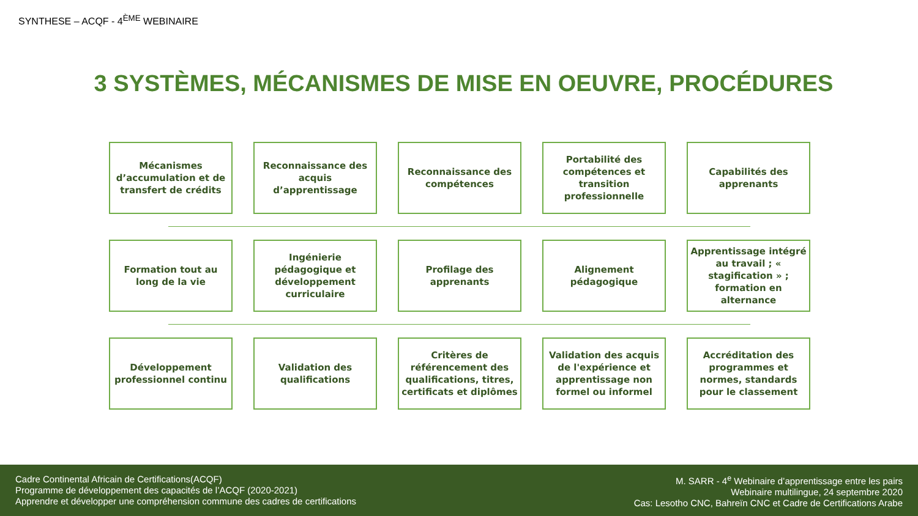SYNTHESE – ACQF - 4<sup>ÈME</sup> WEBINAIRE
3 SYSTÈMES, MÉCANISMES DE MISE EN OEUVRE, PROCÉDURES
Mécanismes d’accumulation et de transfert de crédits
Reconnaissance des acquis d’apprentissage
Reconnaissance des compétences
Portabilité des compétences et transition professionnelle
Capabilités des apprenants
Formation tout au long de la vie
Ingénierie pédagogique et développement curriculaire
Profilage des apprenants
Alignement pédagogique
Apprentissage intégré au travail ; « stagification » ; formation en alternance
Développement professionnel continu
Validation des qualifications
Critères de référencement des qualifications, titres, certificats et diplômes
Validation des acquis de l'expérience et apprentissage non formel ou informel
Accréditation des programmes et normes, standards pour le classement
Cadre Continental Africain de Certifications(ACQF)
Programme de développement des capacités de l’ACQF (2020-2021)
Apprendre et développer une compréhension commune des cadres de certifications
M. SARR - 4<sup>e</sup> Webinaire d’apprentissage entre les pairs
Webinaire multilingue, 24 septembre 2020
Cas: Lesotho CNC, Bahreïn CNC et Cadre de Certifications Arabe